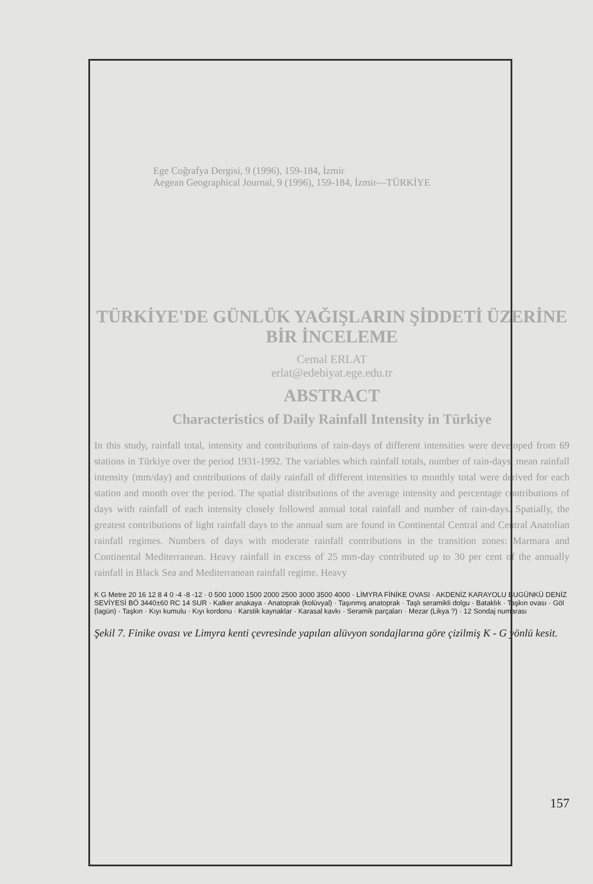Ege Coğrafya Dergisi, 9 (1996), 159-184, İzmir
Aegean Geographical Journal, 9 (1996), 159-184, İzmir—TÜRKİYE
TÜRKİYE'DE GÜNLÜK YAĞIŞLARIN ŞİDDETİ ÜZERİNE BİR İNCELEME
Cemal ERLAT
erlat@edebiyat.ege.edu.tr
ABSTRACT
Characteristics of Daily Rainfall Intensity in Türkiye
In this study, rainfall total, intensity and contributions of rain-days of different intensities were developed from 69 stations in Türkiye over the period 1931-1992. The variables which rainfall totals, number of rain-days, mean rainfall intensity (mm/day) and contributions of daily rainfall of different intensities to monthly total were derived for each station and month over the period. The spatial distributions of the average intensity and percentage contributions of days with rainfall of each intensity closely followed annual total rainfall and number of rain-days. Spatially, the greatest contributions of light rainfall days to the annual sum are found in Continental Central and Central Anatolian rainfall regimes. Numbers of days with moderate rainfall contributions in the transition zones: Marmara and Continental Mediterranean. Heavy rainfall in excess of 25 mm-day contributed up to 30 per cent of the annually rainfall in Black Sea and Mediterranean rainfall regime. Heavy
K G Metre 20 16 12 8 4 0 -4 -8 -12 · 0 500 1000 1500 2000 2500 3000 3500 4000 · LİMYRA FİNİKE OVASI · AKDENİZ KARAYOLU BUGÜNKÜ DENİZ SEVİYESİ BÖ 3440±60 RC 14 SUR · Kalker anakaya · Anatoprak (kolüvyal) · Taşınmış anatoprak · Taşlı seramikli dolgu · Bataklık · Taşkın ovası · Göl (lagün) · Taşkın · Kıyı kumulu · Kıyı kordonu · Karstik kaynaklar · Karasal kavkı · Seramik parçaları · Mezar (Likya ?) · 12 Sondaj numarası
Şekil 7. Finike ovası ve Limyra kenti çevresinde yapılan alüvyon sondajlarına göre çizilmiş K - G yönlü kesit.
157